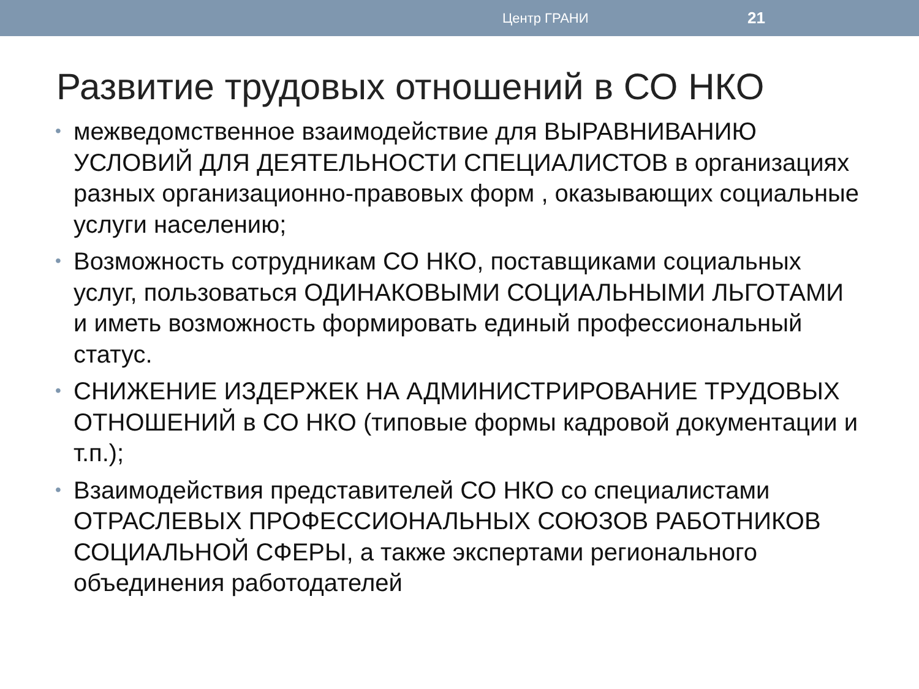Центр ГРАНИ 21
Развитие трудовых отношений в СО НКО
• межведомственное взаимодействие для ВЫРАВНИВАНИЮ УСЛОВИЙ ДЛЯ ДЕЯТЕЛЬНОСТИ СПЕЦИАЛИСТОВ в организациях разных организационно-правовых форм , оказывающих социальные услуги населению;
• Возможность сотрудникам СО НКО, поставщиками социальных услуг, пользоваться ОДИНАКОВЫМИ СОЦИАЛЬНЫМИ ЛЬГОТАМИ и иметь возможность формировать единый профессиональный статус.
• СНИЖЕНИЕ ИЗДЕРЖЕК НА АДМИНИСТРИРОВАНИЕ ТРУДОВЫХ ОТНОШЕНИЙ в СО НКО (типовые формы кадровой документации и т.п.);
• Взаимодействия представителей СО НКО со специалистами ОТРАСЛЕВЫХ ПРОФЕССИОНАЛЬНЫХ СОЮЗОВ РАБОТНИКОВ СОЦИАЛЬНОЙ СФЕРЫ, а также экспертами регионального объединения работодателей